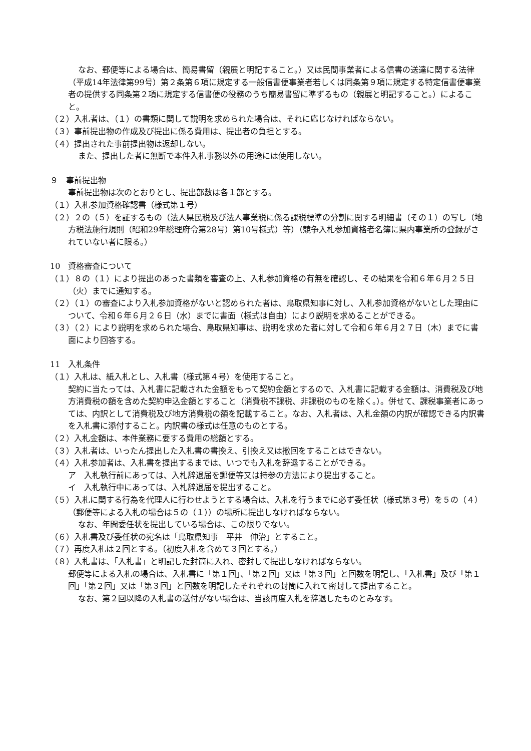なお、郵便等による場合は、簡易書留（親展と明記すること。）又は民間事業者による信書の送達に関する法律（平成14年法律第99号）第２条第６項に規定する一般信書便事業者若しくは同条第９項に規定する特定信書便事業者の提供する同条第２項に規定する信書便の役務のうち簡易書留に準ずるもの（親展と明記すること。）によること。
（２）入札者は、（１）の書類に関して説明を求められた場合は、それに応じなければならない。
（３）事前提出物の作成及び提出に係る費用は、提出者の負担とする。
（４）提出された事前提出物は返却しない。
また、提出した者に無断で本件入札事務以外の用途には使用しない。
９　事前提出物
事前提出物は次のとおりとし、提出部数は各１部とする。
（１）入札参加資格確認書（様式第１号）
（２）２の（５）を証するもの（法人県民税及び法人事業税に係る課税標準の分割に関する明細書（その１）の写し（地方税法施行規則（昭和29年総理府令第28号）第10号様式）等）（競争入札参加資格者名簿に県内事業所の登録がされていない者に限る。）
10　資格審査について
（１）８の（１）により提出のあった書類を審査の上、入札参加資格の有無を確認し、その結果を令和６年６月２５日（火）までに通知する。
（２）（１）の審査により入札参加資格がないと認められた者は、鳥取県知事に対し、入札参加資格がないとした理由について、令和６年６月２６日（水）までに書面（様式は自由）により説明を求めることができる。
（３）（２）により説明を求められた場合、鳥取県知事は、説明を求めた者に対して令和６年６月２７日（木）までに書面により回答する。
11　入札条件
（１）入札は、紙入札とし、入札書（様式第４号）を使用すること。
契約に当たっては、入札書に記載された金額をもって契約金額とするので、入札書に記載する金額は、消費税及び地方消費税の額を含めた契約申込金額とすること（消費税不課税、非課税のものを除く。）。併せて、課税事業者にあっては、内訳として消費税及び地方消費税の額を記載すること。なお、入札者は、入札金額の内訳が確認できる内訳書を入札書に添付すること。内訳書の様式は任意のものとする。
（２）入札金額は、本件業務に要する費用の総額とする。
（３）入札者は、いったん提出した入札書の書換え、引換え又は撤回をすることはできない。
（４）入札参加者は、入札書を提出するまでは、いつでも入札を辞退することができる。
ア　入札執行前にあっては、入札辞退届を郵便等又は持参の方法により提出すること。
イ　入札執行中にあっては、入札辞退届を提出すること。
（５）入札に関する行為を代理人に行わせようとする場合は、入札を行うまでに必ず委任状（様式第３号）を５の（４）（郵便等による入札の場合は５の（１））の場所に提出しなければならない。
なお、年間委任状を提出している場合は、この限りでない。
（６）入札書及び委任状の宛名は「鳥取県知事　平井　伸治」とすること。
（７）再度入札は２回とする。（初度入札を含めて３回とする。）
（８）入札書は、「入札書」と明記した封筒に入れ、密封して提出しなければならない。
郵便等による入札の場合は、入札書に「第１回」、「第２回」又は「第３回」と回数を明記し、「入札書」及び「第１回」「第２回」又は「第３回」と回数を明記したそれぞれの封筒に入れて密封して提出すること。
なお、第２回以降の入札書の送付がない場合は、当該再度入札を辞退したものとみなす。